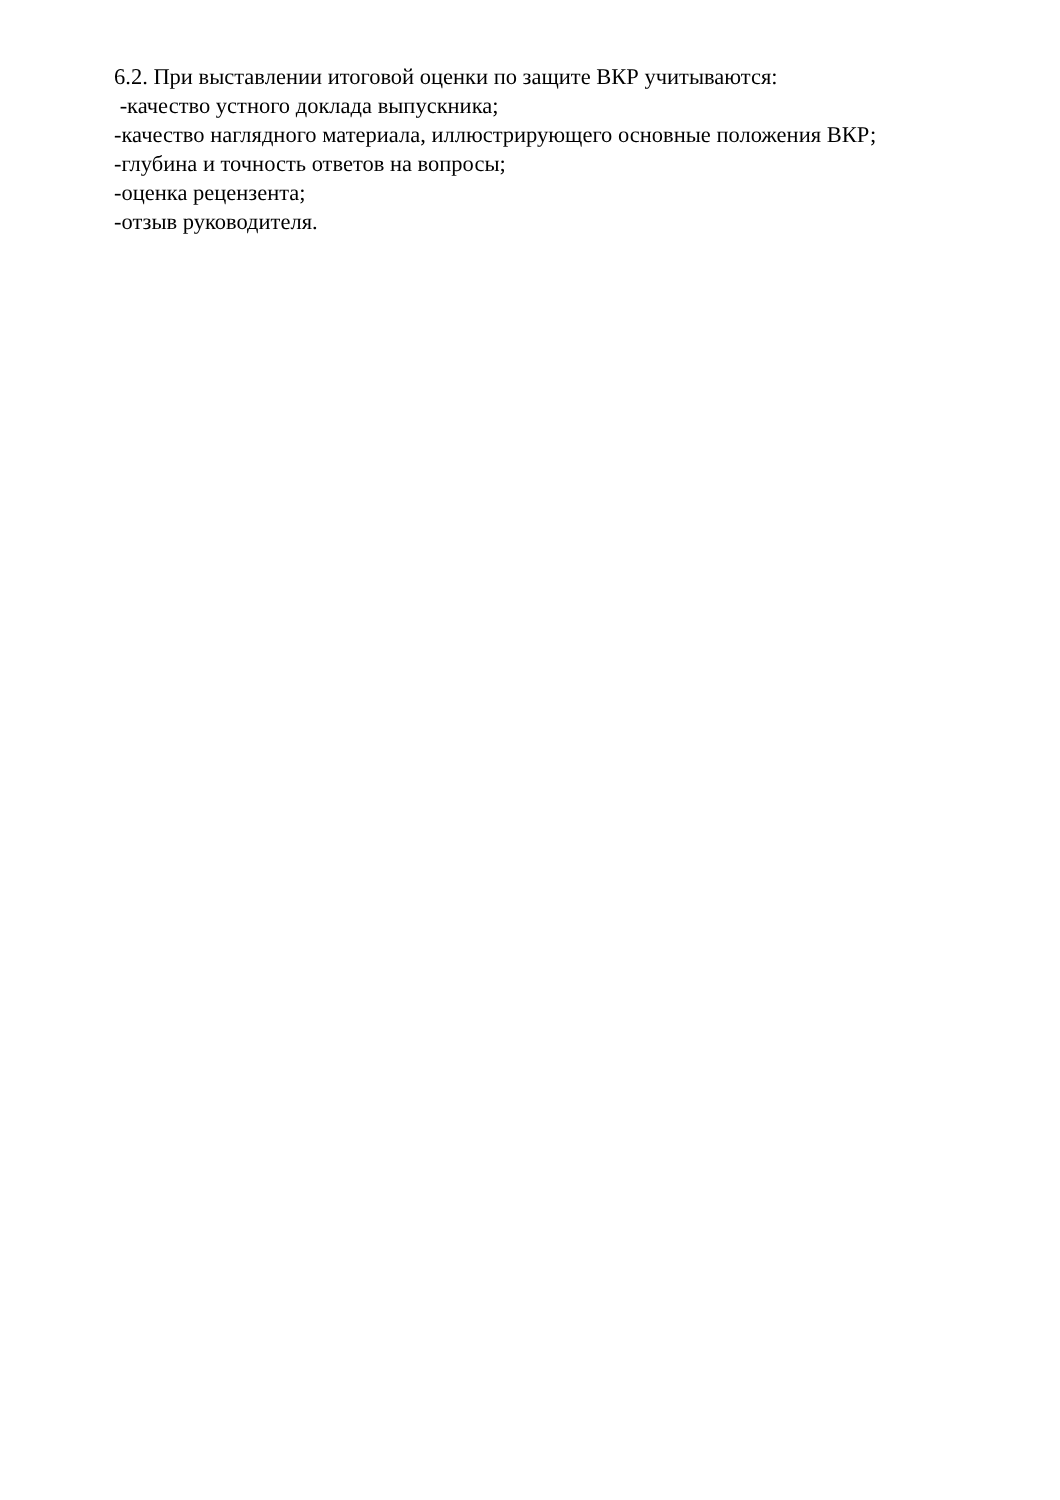6.2. При выставлении итоговой оценки по защите ВКР учитываются:
-качество устного доклада выпускника;
-качество наглядного материала, иллюстрирующего основные положения ВКР;
-глубина и точность ответов на вопросы;
-оценка рецензента;
-отзыв руководителя.